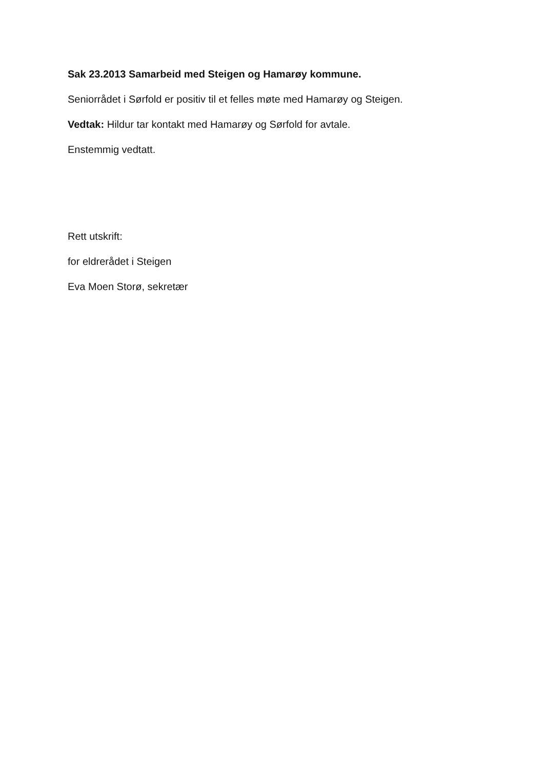Sak 23.2013 Samarbeid med Steigen og Hamarøy kommune.
Seniorrådet i Sørfold er positiv til et felles møte med Hamarøy og Steigen.
Vedtak: Hildur tar kontakt med Hamarøy og Sørfold for avtale.
Enstemmig vedtatt.
Rett utskrift:
for eldrerådet i Steigen
Eva Moen Storø, sekretær